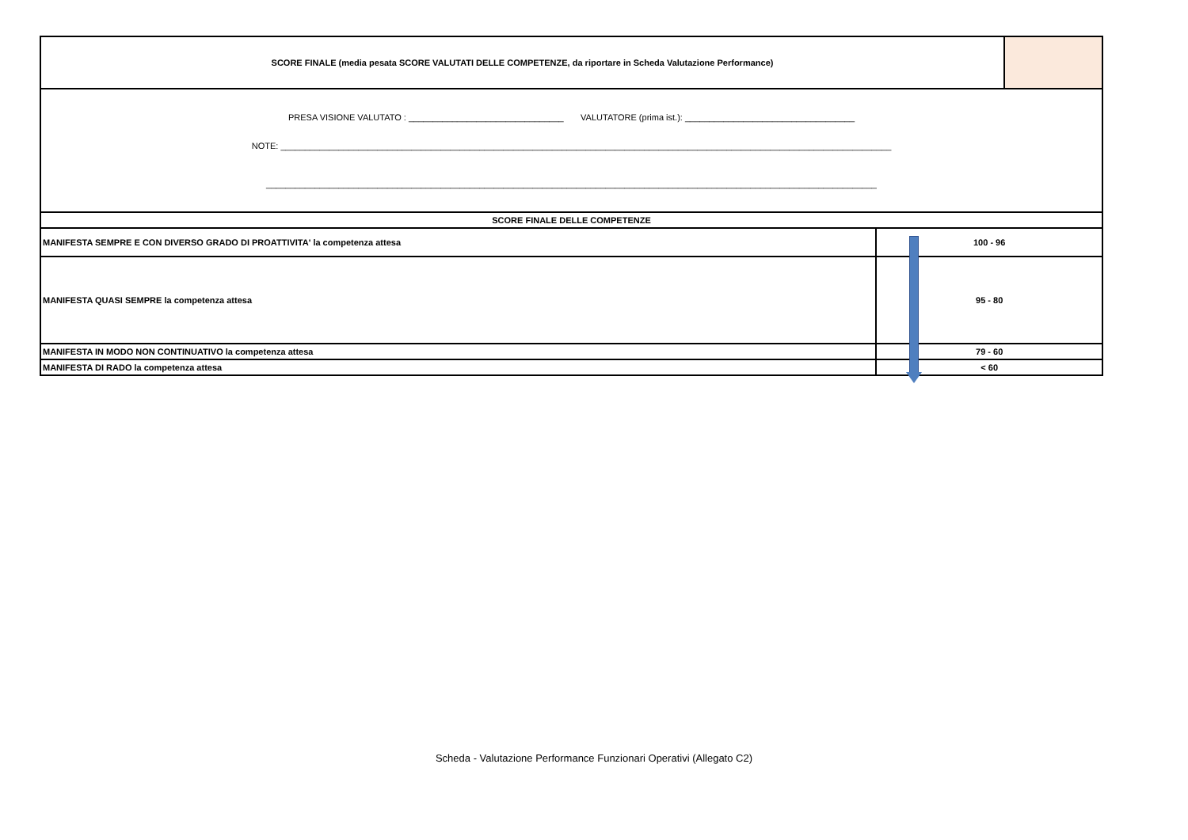| SCORE FINALE (media pesata SCORE VALUTATI DELLE COMPETENZE, da riportare in Scheda Valutazione Performance) | | |
| PRESA VISIONE VALUTATO : ________________________________ VALUTATORE (prima ist.): ___________________________________ NOTE: ______________________________________________________________________________________________________________________________ ______________________________________________________________________________________________________________________________ | | |
| SCORE FINALE DELLE COMPETENZE | | |
| MANIFESTA SEMPRE E CON DIVERSO GRADO DI PROATTIVITA' la competenza attesa | 100 - 96 | |
| MANIFESTA QUASI SEMPRE la competenza attesa | 95 - 80 | |
| MANIFESTA IN MODO NON CONTINUATIVO la competenza attesa | 79 - 60 | |
| MANIFESTA DI RADO la competenza attesa | < 60 | |
Scheda - Valutazione Performance Funzionari Operativi (Allegato C2)